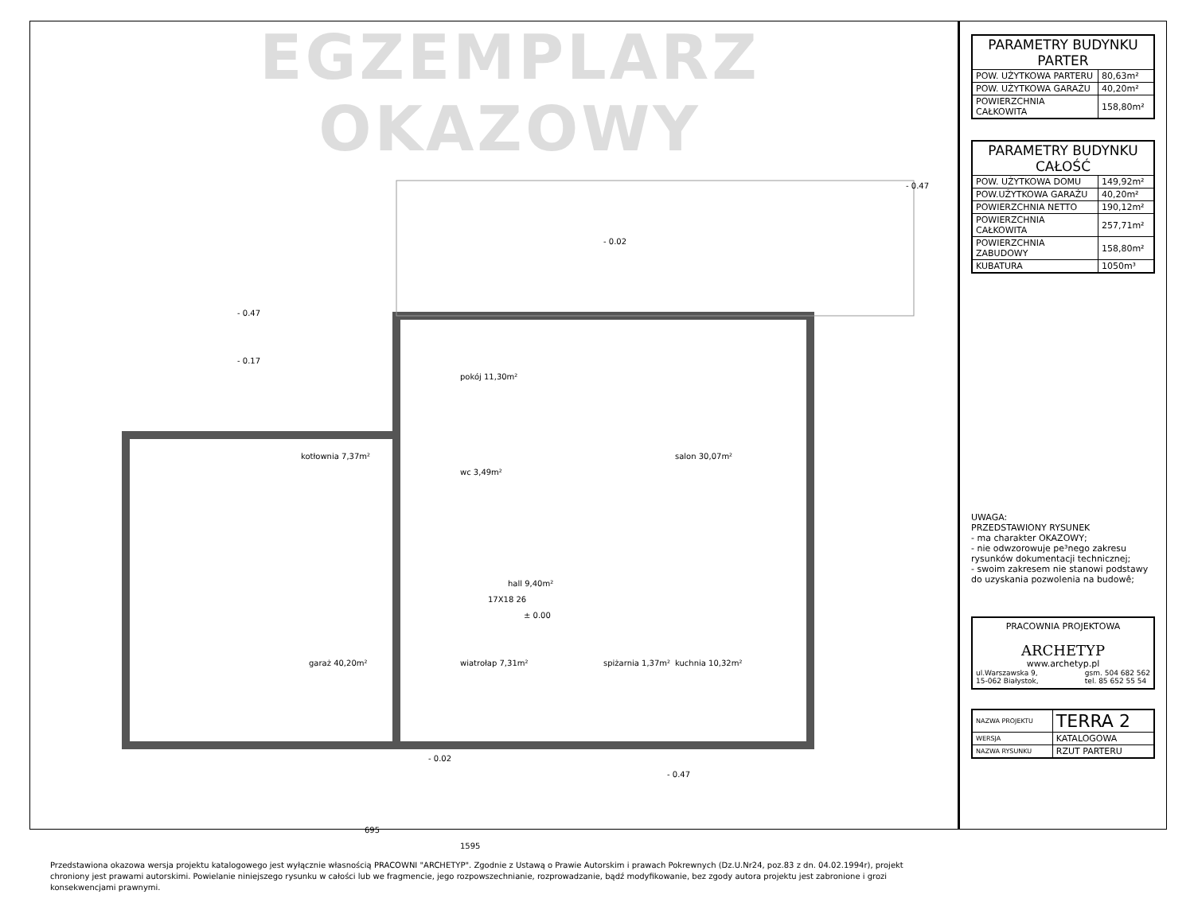EGZEMPLARZ OKAZOWY
pokój 11,30m²
kotłownia 7,37m²
wc 3,49m²
salon 30,07m²
hall 9,40m²
wiatrołap 7,31m²
spiżarnia 1,37m²
kuchnia 10,32m²
garaż 40,20m²
17X18 26
± 0.00
- 0.02
- 0.47
- 0.47
- 0.17
- 0.02
- 0.47
695
1595
Przedstawiona okazowa wersja projektu katalogowego jest wyłącznie własnością PRACOWNI "ARCHETYP". Zgodnie z Ustawą o Prawie Autorskim i prawach Pokrewnych (Dz.U.Nr24, poz.83 z dn. 04.02.1994r), projekt chroniony jest prawami autorskimi. Powielanie niniejszego rysunku w całości lub we fragmencie, jego rozpowszechnianie, rozprowadzanie, bądź modyfikowanie, bez zgody autora projektu jest zabronione i grozi konsekwencjami prawnymi.
| PARAMETRY BUDYNKU PARTER | |
| --- | --- |
| POW. UŻYTKOWA PARTERU | 80,63m² |
| POW. UŻYTKOWA GARAŻU | 40,20m² |
| POWIERZCHNIA CAŁKOWITA | 158,80m² |
| PARAMETRY BUDYNKU CAŁOŚĆ | |
| --- | --- |
| POW. UŻYTKOWA DOMU | 149,92m² |
| POW.UŻYTKOWA GARAŻU | 40,20m² |
| POWIERZCHNIA NETTO | 190,12m² |
| POWIERZCHNIA CAŁKOWITA | 257,71m² |
| POWIERZCHNIA ZABUDOWY | 158,80m² |
| KUBATURA | 1050m³ |
UWAGA:
PRZEDSTAWIONY RYSUNEK
- ma charakter OKAZOWY;
- nie odwzorowuje pe³nego zakresu rysunków dokumentacji technicznej;
- swoim zakresem nie stanowi podstawy do uzyskania pozwolenia na budowê;
PRACOWNIA PROJEKTOWA
ARCHETYP
www.archetyp.pl
ul.Warszawska 9,
15-062 Białystok, gsm. 504 682 562
tel. 85 652 55 54
| NAZWA PROJEKTU | TERRA 2 |
| WERSJA | KATALOGOWA |
| NAZWA RYSUNKU | RZUT PARTERU |